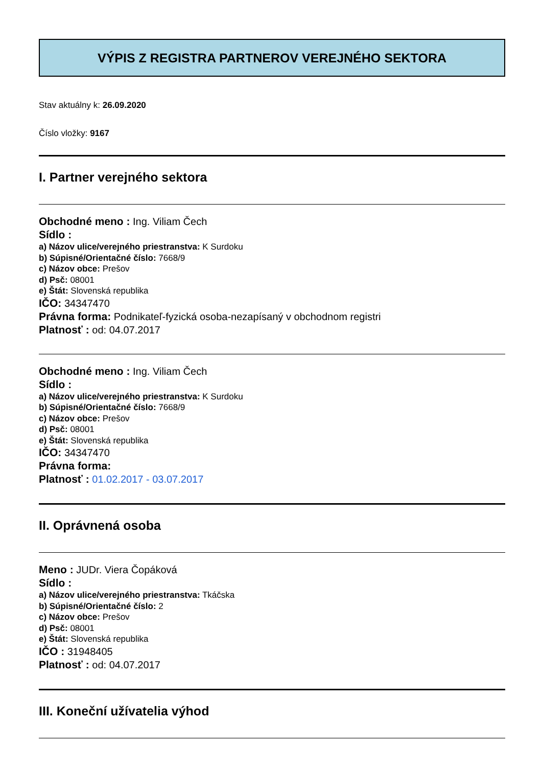VÝPIS Z REGISTRA PARTNEROV VEREJNÉHO SEKTORA
Stav aktuálny k: 26.09.2020
Číslo vložky: 9167
I. Partner verejného sektora
Obchodné meno : Ing. Viliam Čech
Sídlo :
a) Názov ulice/verejného priestranstva: K Surdoku
b) Súpisné/Orientačné číslo: 7668/9
c) Názov obce: Prešov
d) Psč: 08001
e) Štát: Slovenská republika
IČO: 34347470
Právna forma: Podnikateľ-fyzická osoba-nezapísaný v obchodnom registri
Platnosť : od: 04.07.2017
Obchodné meno : Ing. Viliam Čech
Sídlo :
a) Názov ulice/verejného priestranstva: K Surdoku
b) Súpisné/Orientačné číslo: 7668/9
c) Názov obce: Prešov
d) Psč: 08001
e) Štát: Slovenská republika
IČO: 34347470
Právna forma:
Platnosť : 01.02.2017 - 03.07.2017
II. Oprávnená osoba
Meno : JUDr. Viera Čopáková
Sídlo :
a) Názov ulice/verejného priestranstva: Tkáčska
b) Súpisné/Orientačné číslo: 2
c) Názov obce: Prešov
d) Psč: 08001
e) Štát: Slovenská republika
IČO : 31948405
Platnosť : od: 04.07.2017
III. Koneční užívatelia výhod